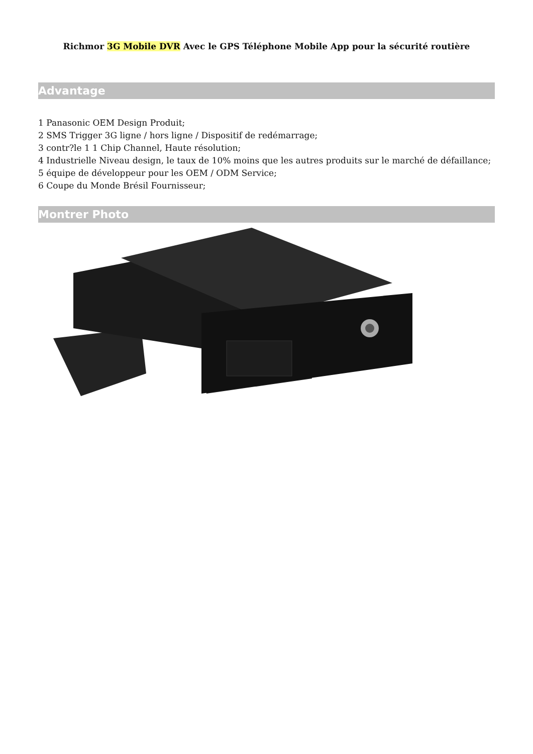Richmor 3G Mobile DVR Avec le GPS Téléphone Mobile App pour la sécurité routière
Advantage
1 Panasonic OEM Design Produit;
2 SMS Trigger 3G ligne / hors ligne / Dispositif de redémarrage;
3 contr?le 1 1 Chip Channel, Haute résolution;
4 Industrielle Niveau design, le taux de 10% moins que les autres produits sur le marché de défaillance;
5 équipe de développeur pour les OEM / ODM Service;
6 Coupe du Monde Brésil Fournisseur;
Montrer Photo